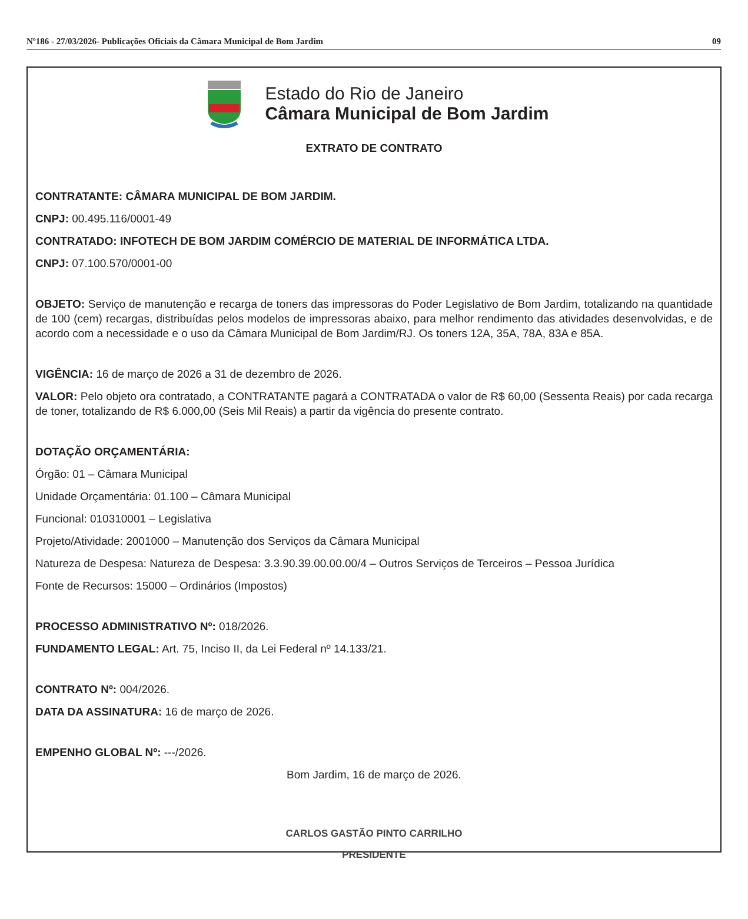Nº186 - 27/03/2026- Publicações Oficiais da Câmara Municipal de Bom Jardim 09
Estado do Rio de Janeiro
Câmara Municipal de Bom Jardim
EXTRATO DE CONTRATO
CONTRATANTE: CÂMARA MUNICIPAL DE BOM JARDIM.
CNPJ: 00.495.116/0001-49
CONTRATADO: INFOTECH DE BOM JARDIM COMÉRCIO DE MATERIAL DE INFORMÁTICA LTDA.
CNPJ: 07.100.570/0001-00
OBJETO: Serviço de manutenção e recarga de toners das impressoras do Poder Legislativo de Bom Jardim, totalizando na quantidade de 100 (cem) recargas, distribuídas pelos modelos de impressoras abaixo, para melhor rendimento das atividades desenvolvidas, e de acordo com a necessidade e o uso da Câmara Municipal de Bom Jardim/RJ. Os toners 12A, 35A, 78A, 83A e 85A.
VIGÊNCIA: 16 de março de 2026 a 31 de dezembro de 2026.
VALOR: Pelo objeto ora contratado, a CONTRATANTE pagará a CONTRATADA o valor de R$ 60,00 (Sessenta Reais) por cada recarga de toner, totalizando de R$ 6.000,00 (Seis Mil Reais) a partir da vigência do presente contrato.
DOTAÇÃO ORÇAMENTÁRIA:
Órgão: 01 – Câmara Municipal
Unidade Orçamentária: 01.100 – Câmara Municipal
Funcional: 010310001 – Legislativa
Projeto/Atividade: 2001000 – Manutenção dos Serviços da Câmara Municipal
Natureza de Despesa: Natureza de Despesa: 3.3.90.39.00.00.00/4 – Outros Serviços de Terceiros – Pessoa Jurídica
Fonte de Recursos: 15000 – Ordinários (Impostos)
PROCESSO ADMINISTRATIVO Nº: 018/2026.
FUNDAMENTO LEGAL: Art. 75, Inciso II, da Lei Federal nº 14.133/21.
CONTRATO Nº: 004/2026.
DATA DA ASSINATURA: 16 de março de 2026.
EMPENHO GLOBAL Nº: ---/2026.
Bom Jardim, 16 de março de 2026.
CARLOS GASTÃO PINTO CARRILHO
PRESIDENTE